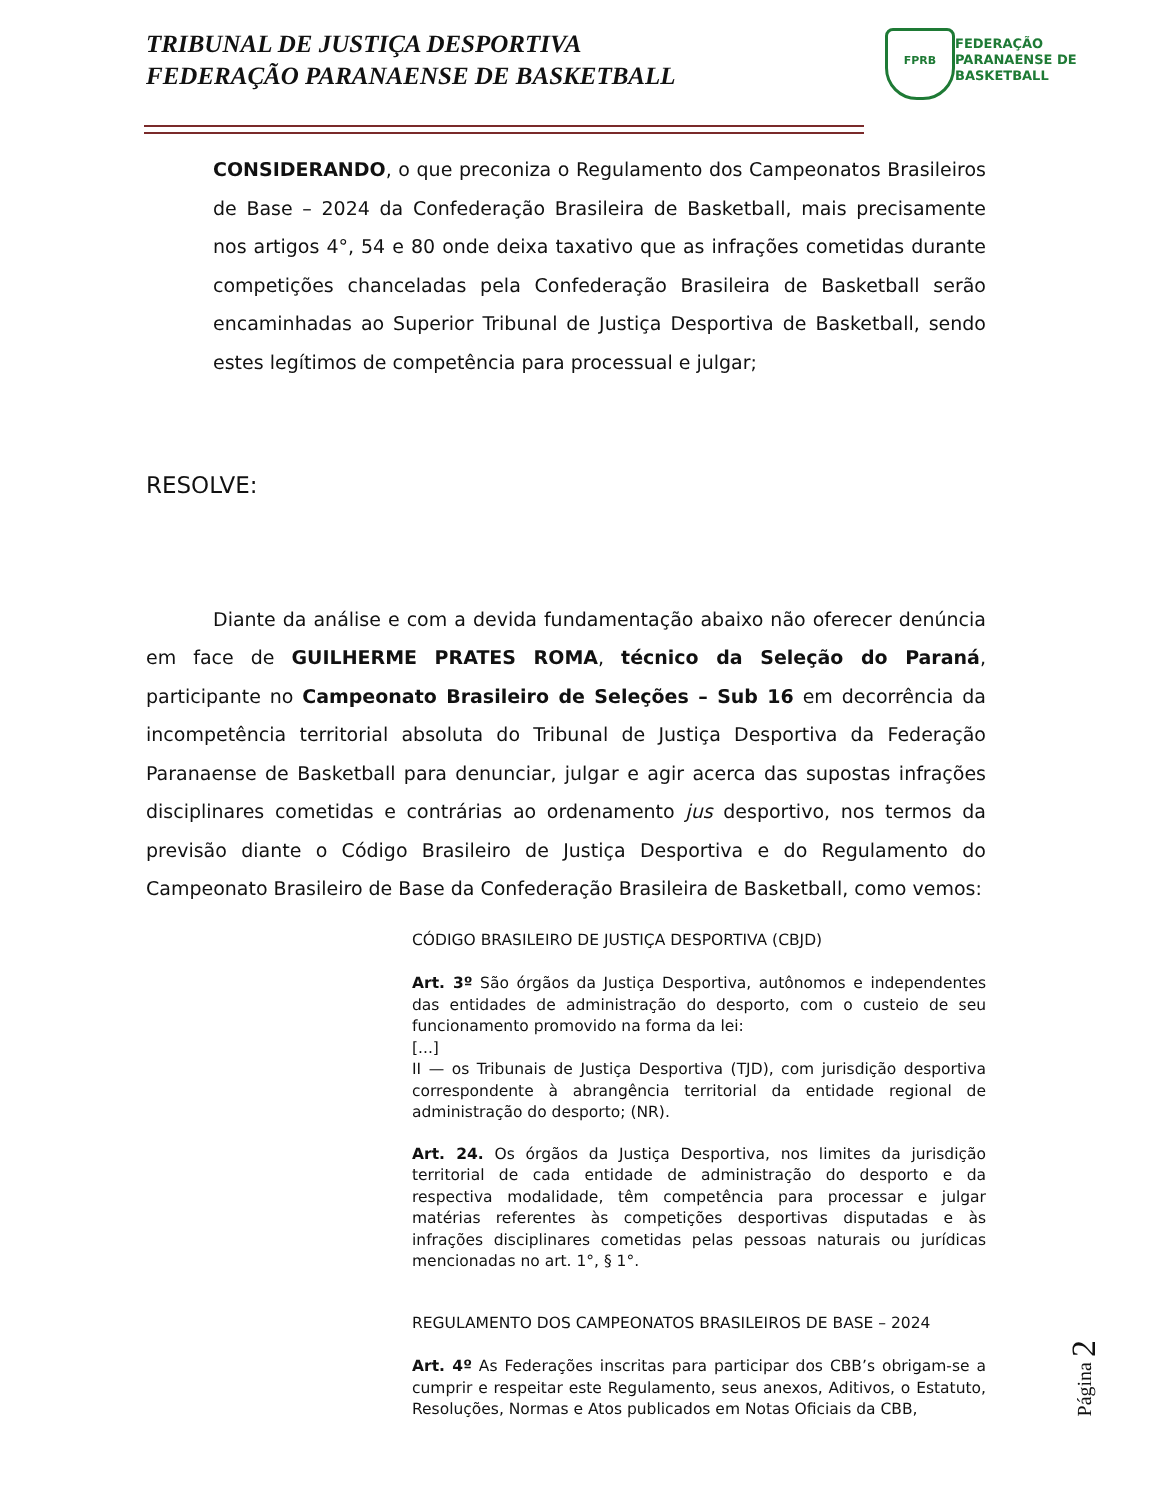TRIBUNAL DE JUSTIÇA DESPORTIVA
FEDERAÇÃO PARANAENSE DE BASKETBALL
FPRB
FEDERAÇÃO
PARANAENSE DE
BASKETBALL
CONSIDERANDO, o que preconiza o Regulamento dos Campeonatos Brasileiros de Base – 2024 da Confederação Brasileira de Basketball, mais precisamente nos artigos 4°, 54 e 80 onde deixa taxativo que as infrações cometidas durante competições chanceladas pela Confederação Brasileira de Basketball serão encaminhadas ao Superior Tribunal de Justiça Desportiva de Basketball, sendo estes legítimos de competência para processual e julgar;
RESOLVE:
Diante da análise e com a devida fundamentação abaixo não oferecer denúncia em face de GUILHERME PRATES ROMA, técnico da Seleção do Paraná, participante no Campeonato Brasileiro de Seleções – Sub 16 em decorrência da incompetência territorial absoluta do Tribunal de Justiça Desportiva da Federação Paranaense de Basketball para denunciar, julgar e agir acerca das supostas infrações disciplinares cometidas e contrárias ao ordenamento jus desportivo, nos termos da previsão diante o Código Brasileiro de Justiça Desportiva e do Regulamento do Campeonato Brasileiro de Base da Confederação Brasileira de Basketball, como vemos:
CÓDIGO BRASILEIRO DE JUSTIÇA DESPORTIVA (CBJD)
Art. 3º São órgãos da Justiça Desportiva, autônomos e independentes das entidades de administração do desporto, com o custeio de seu funcionamento promovido na forma da lei:
[...]
II — os Tribunais de Justiça Desportiva (TJD), com jurisdição desportiva correspondente à abrangência territorial da entidade regional de administração do desporto; (NR).
Art. 24. Os órgãos da Justiça Desportiva, nos limites da jurisdição territorial de cada entidade de administração do desporto e da respectiva modalidade, têm competência para processar e julgar matérias referentes às competições desportivas disputadas e às infrações disciplinares cometidas pelas pessoas naturais ou jurídicas mencionadas no art. 1°, § 1°.
REGULAMENTO DOS CAMPEONATOS BRASILEIROS DE BASE – 2024
Art. 4º As Federações inscritas para participar dos CBB’s obrigam-se a cumprir e respeitar este Regulamento, seus anexos, Aditivos, o Estatuto, Resoluções, Normas e Atos publicados em Notas Oficiais da CBB,
Página 2